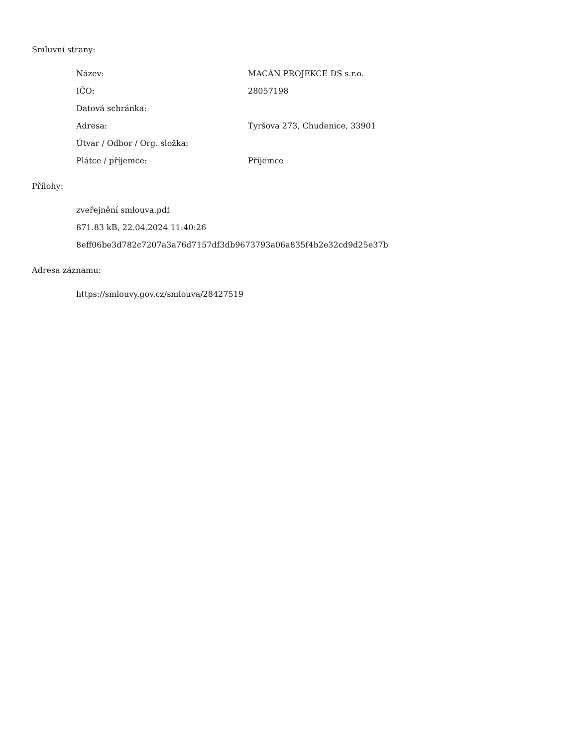Smluvní strany:
| Název: | MACÁN PROJEKCE DS s.r.o. |
| IČO: | 28057198 |
| Datová schránka: | |
| Adresa: | Tyršova 273, Chudenice, 33901 |
| Útvar / Odbor / Org. složka: | |
| Plátce / příjemce: | Příjemce |
Přílohy:
| zveřejnění smlouva.pdf |
| 871.83 kB, 22.04.2024 11:40:26 |
| 8eff06be3d782c7207a3a76d7157df3db9673793a06a835f4b2e32cd9d25e37b |
Adresa záznamu:
| https://smlouvy.gov.cz/smlouva/28427519 |